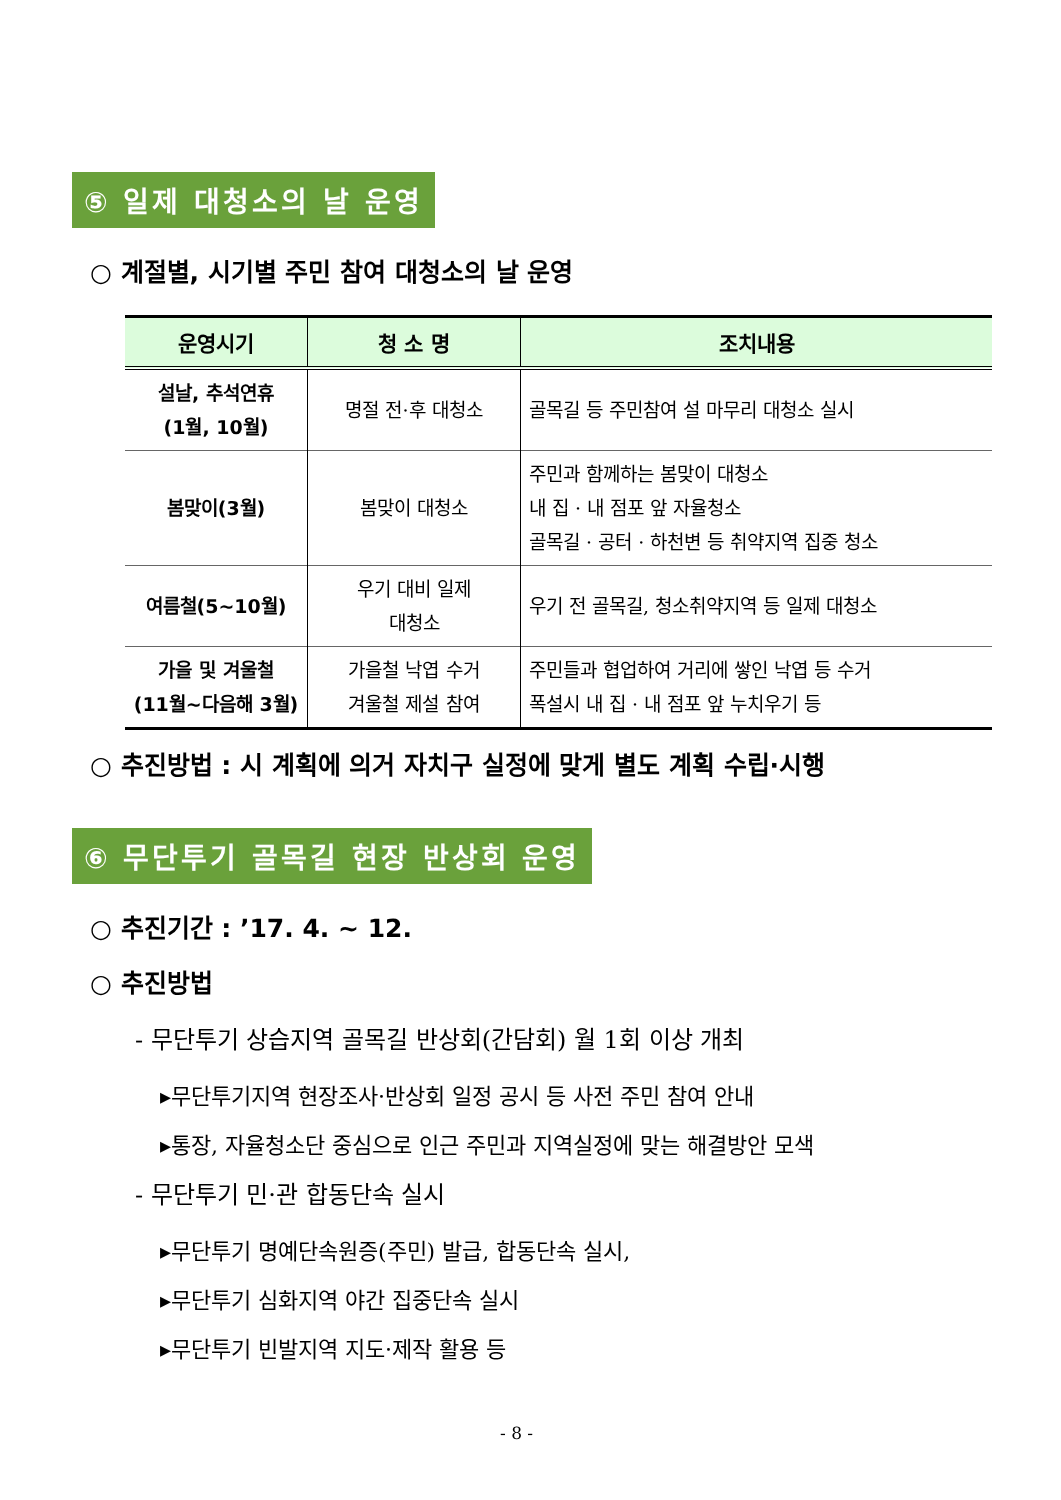⑤ 일제 대청소의 날 운영
○ 계절별, 시기별 주민 참여 대청소의 날 운영
| 운영시기 | 청 소 명 | 조치내용 |
| --- | --- | --- |
| 설날, 추석연휴 (1월, 10월) | 명절 전·후 대청소 | 골목길 등 주민참여 설 마무리 대청소 실시 |
| 봄맞이(3월) | 봄맞이 대청소 | 주민과 함께하는 봄맞이 대청소 내 집 · 내 점포 앞 자율청소 골목길 · 공터 · 하천변 등 취약지역 집중 청소 |
| 여름철(5~10월) | 우기 대비 일제 대청소 | 우기 전 골목길, 청소취약지역 등 일제 대청소 |
| 가을 및 겨울철 (11월~다음해 3월) | 가을철 낙엽 수거 겨울철 제설 참여 | 주민들과 협업하여 거리에 쌓인 낙엽 등 수거 폭설시 내 집 · 내 점포 앞 누치우기 등 |
○ 추진방법 : 시 계획에 의거 자치구 실정에 맞게 별도 계획 수립·시행
⑥ 무단투기 골목길 현장 반상회 운영
○ 추진기간 : ’17. 4. ~ 12.
○ 추진방법
- 무단투기 상습지역 골목길 반상회(간담회) 월 1회 이상 개최
▸무단투기지역 현장조사·반상회 일정 공시 등 사전 주민 참여 안내
▸통장, 자율청소단 중심으로 인근 주민과 지역실정에 맞는 해결방안 모색
- 무단투기 민·관 합동단속 실시
▸무단투기 명예단속원증(주민) 발급, 합동단속 실시,
▸무단투기 심화지역 야간 집중단속 실시
▸무단투기 빈발지역 지도·제작 활용 등
- 8 -